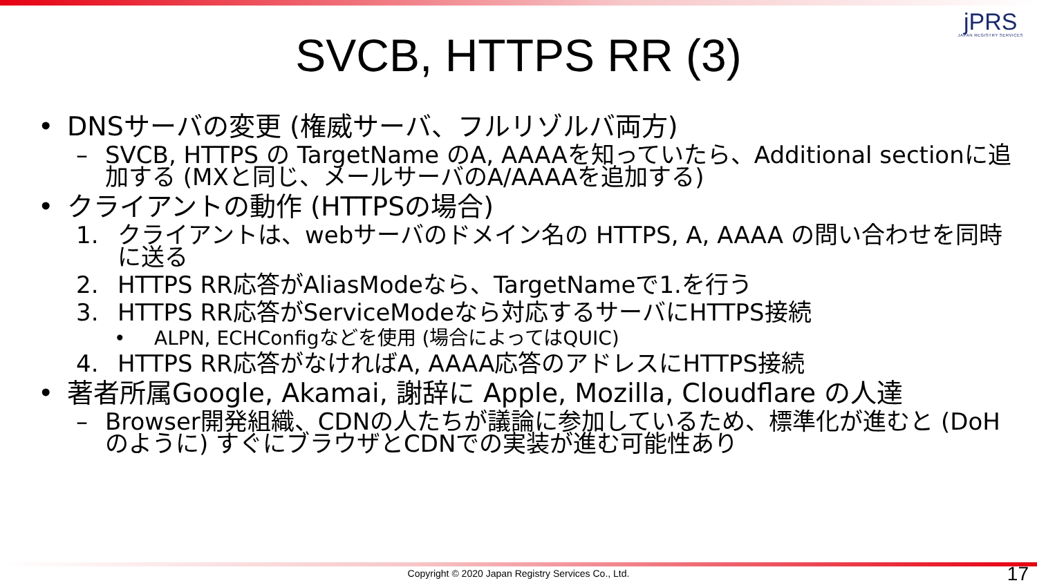jPRS
JAPAN REGISTRY SERVICES
SVCB, HTTPS RR (3)
• DNSサーバの変更 (権威サーバ、フルリゾルバ両方)
– SVCB, HTTPS の TargetName のA, AAAAを知っていたら、Additional sectionに追加する (MXと同じ、メールサーバのA/AAAAを追加する)
• クライアントの動作 (HTTPSの場合)
1. クライアントは、webサーバのドメイン名の HTTPS, A, AAAA の問い合わせを同時に送る
2. HTTPS RR応答がAliasModeなら、TargetNameで1.を行う
3. HTTPS RR応答がServiceModeなら対応するサーバにHTTPS接続
• ALPN, ECHConfigなどを使用 (場合によってはQUIC)
4. HTTPS RR応答がなければA, AAAA応答のアドレスにHTTPS接続
• 著者所属Google, Akamai, 謝辞に Apple, Mozilla, Cloudflare の人達
– Browser開発組織、CDNの人たちが議論に参加しているため、標準化が進むと (DoHのように) すぐにブラウザとCDNでの実装が進む可能性あり
Copyright © 2020 Japan Registry Services Co., Ltd. 17